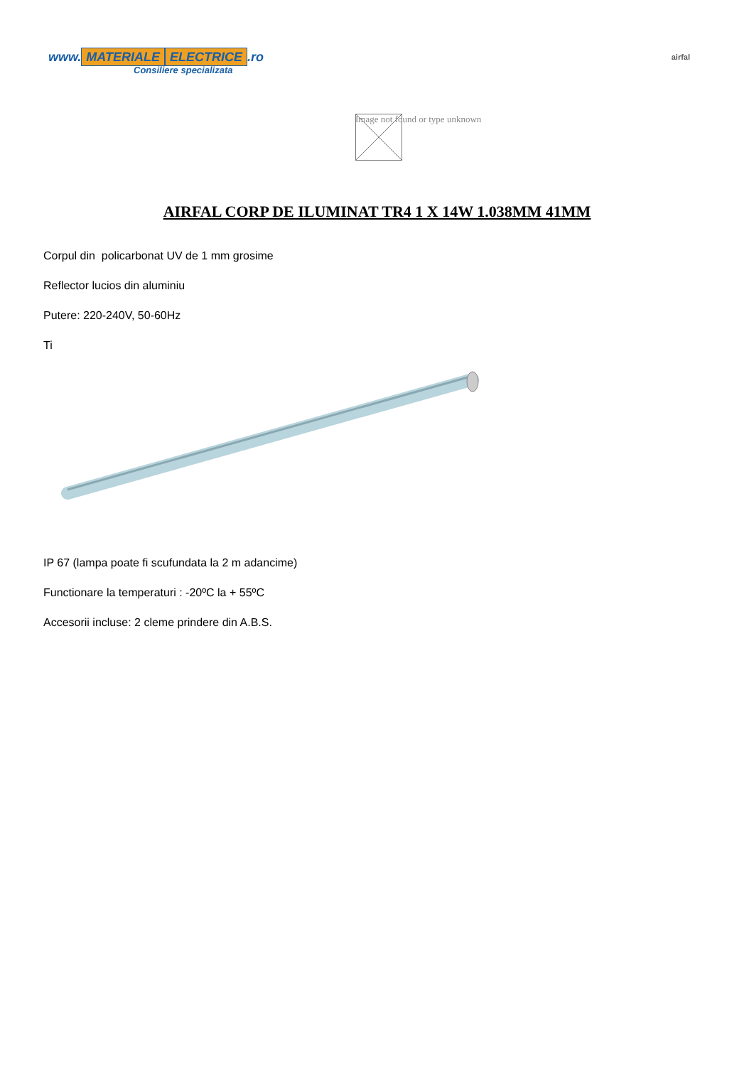www. MATERIALE ELECTRICE.ro
Consiliere specializata
airfal
Image not found or type unknown
AIRFAL CORP DE ILUMINAT TR4 1 X 14W 1.038MM 41MM
Corpul din policarbonat UV de 1 mm grosime
Reflector lucios din aluminiu
Putere: 220-240V, 50-60Hz
Ti
IP 67 (lampa poate fi scufundata la 2 m adancime)
Functionare la temperaturi : -20ºC la + 55ºC
Accesorii incluse: 2 cleme prindere din A.B.S.